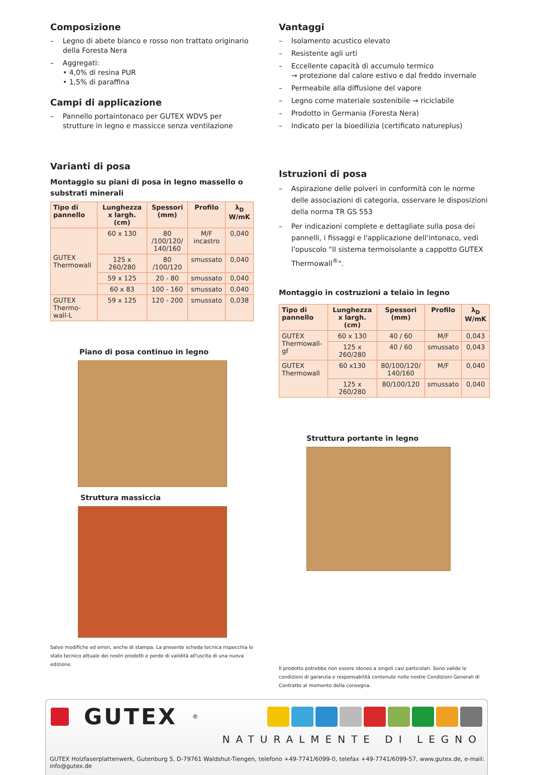Composizione
– Legno di abete bianco e rosso non trattato originario della Foresta Nera
– Aggregati:
• 4,0% di resina PUR
• 1,5% di paraffina
Campi di applicazione
– Pannello portaintonaco per GUTEX WDVS per strutture in legno e massicce senza ventilazione
Varianti di posa
Montaggio su piani di posa in legno massello o substrati minerali
| Tipo di pannello | Lunghezza x largh. (cm) | Spessori (mm) | Profilo | λ<sub>D</sub> W/mK |
| --- | --- | --- | --- | --- |
| GUTEX Thermowall | 60 x 130 | 80 /100/120/ 140/160 | M/F incastro | 0,040 |
| | 125 x 260/280 | 80 /100/120 | smussato | 0,040 |
| | 59 x 125 | 20 - 80 | smussato | 0,040 |
| | 60 x 83 | 100 - 160 | smussato | 0,040 |
| GUTEX Thermo-wall-L | 59 x 125 | 120 - 200 | smussato | 0,038 |
Piano di posa continuo in legno
Struttura massiccia
Salvo modifiche ed errori, anche di stampa. La presente scheda tecnica rispecchia lo stato tecnico attuale dei nostri prodotti e perde di validità all'uscita di una nuova edizione.
Vantaggi
– Isolamento acustico elevato
– Resistente agli urti
– Eccellente capacità di accumulo termico
→ protezione dal calore estivo e dal freddo invernale
– Permeabile alla diffusione del vapore
– Legno come materiale sostenibile → riciclabile
– Prodotto in Germania (Foresta Nera)
– Indicato per la bioedilizia (certificato natureplus)
Istruzioni di posa
– Aspirazione delle polveri in conformità con le norme delle associazioni di categoria, osservare le disposizioni della norma TR GS 553
– Per indicazioni complete e dettagliate sulla posa dei pannelli, i fissaggi e l'applicazione dell'intonaco, vedi l'opuscolo "Il sistema termoisolante a cappotto GUTEX Thermowall<sup>®</sup>".
Montaggio in costruzioni a telaio in legno
| Tipo di pannello | Lunghezza x largh. (cm) | Spessori (mm) | Profilo | λ<sub>D</sub> W/mK |
| --- | --- | --- | --- | --- |
| GUTEX Thermowall-gf | 60 x 130 | 40 / 60 | M/F | 0,043 |
| | 125 x 260/280 | 40 / 60 | smussato | 0,043 |
| GUTEX Thermowall | 60 x130 | 80/100/120/ 140/160 | M/F | 0,040 |
| | 125 x 260/280 | 80/100/120 | smussato | 0,040 |
Struttura portante in legno
Il prodotto potrebbe non essere idoneo a singoli casi particolari. Sono valide le condizioni di garanzia e responsabilità contenute nelle nostre Condizioni Generali di Contratto al momento della consegna.
GUTEX<sup>®</sup>
NATURALMENTE DI LEGNO
GUTEX Holzfaserplattenwerk, Gutenburg 5, D-79761 Waldshut-Tiengen, telefono +49-7741/6099-0, telefax +49-7741/6099-57, www.gutex.de, e-mail: info@gutex.de